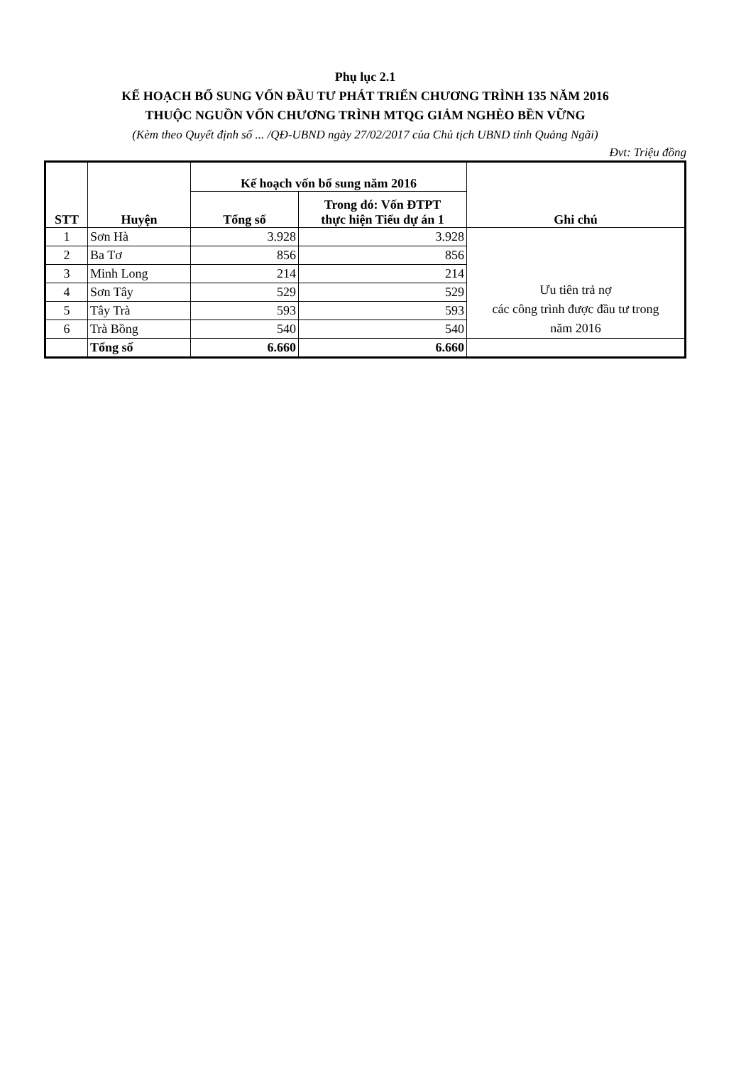Phụ lục 2.1
KẾ HOẠCH BỔ SUNG VỐN ĐẦU TƯ PHÁT TRIỂN CHƯƠNG TRÌNH 135 NĂM 2016
THUỘC NGUỒN VỐN CHƯƠNG TRÌNH MTQG GIẢM NGHÈO BỀN VỮNG
(Kèm theo Quyết định số ... /QĐ-UBND ngày 27/02/2017 của Chủ tịch UBND tỉnh Quảng Ngãi)
Đvt: Triệu đồng
| STT | Huyện | Kế hoạch vốn bổ sung năm 2016 | | Ghi chú |
| --- | --- | --- | --- | --- |
| | | Tổng số | Trong đó: Vốn ĐTPT thực hiện Tiểu dự án 1 | |
| 1 | Sơn Hà | 3.928 | 3.928 | Ưu tiên trả nợ các công trình được đầu tư trong năm 2016 |
| 2 | Ba Tơ | 856 | 856 | |
| 3 | Minh Long | 214 | 214 | |
| 4 | Sơn Tây | 529 | 529 | |
| 5 | Tây Trà | 593 | 593 | |
| 6 | Trà Bồng | 540 | 540 | |
| | Tổng số | 6.660 | 6.660 | |